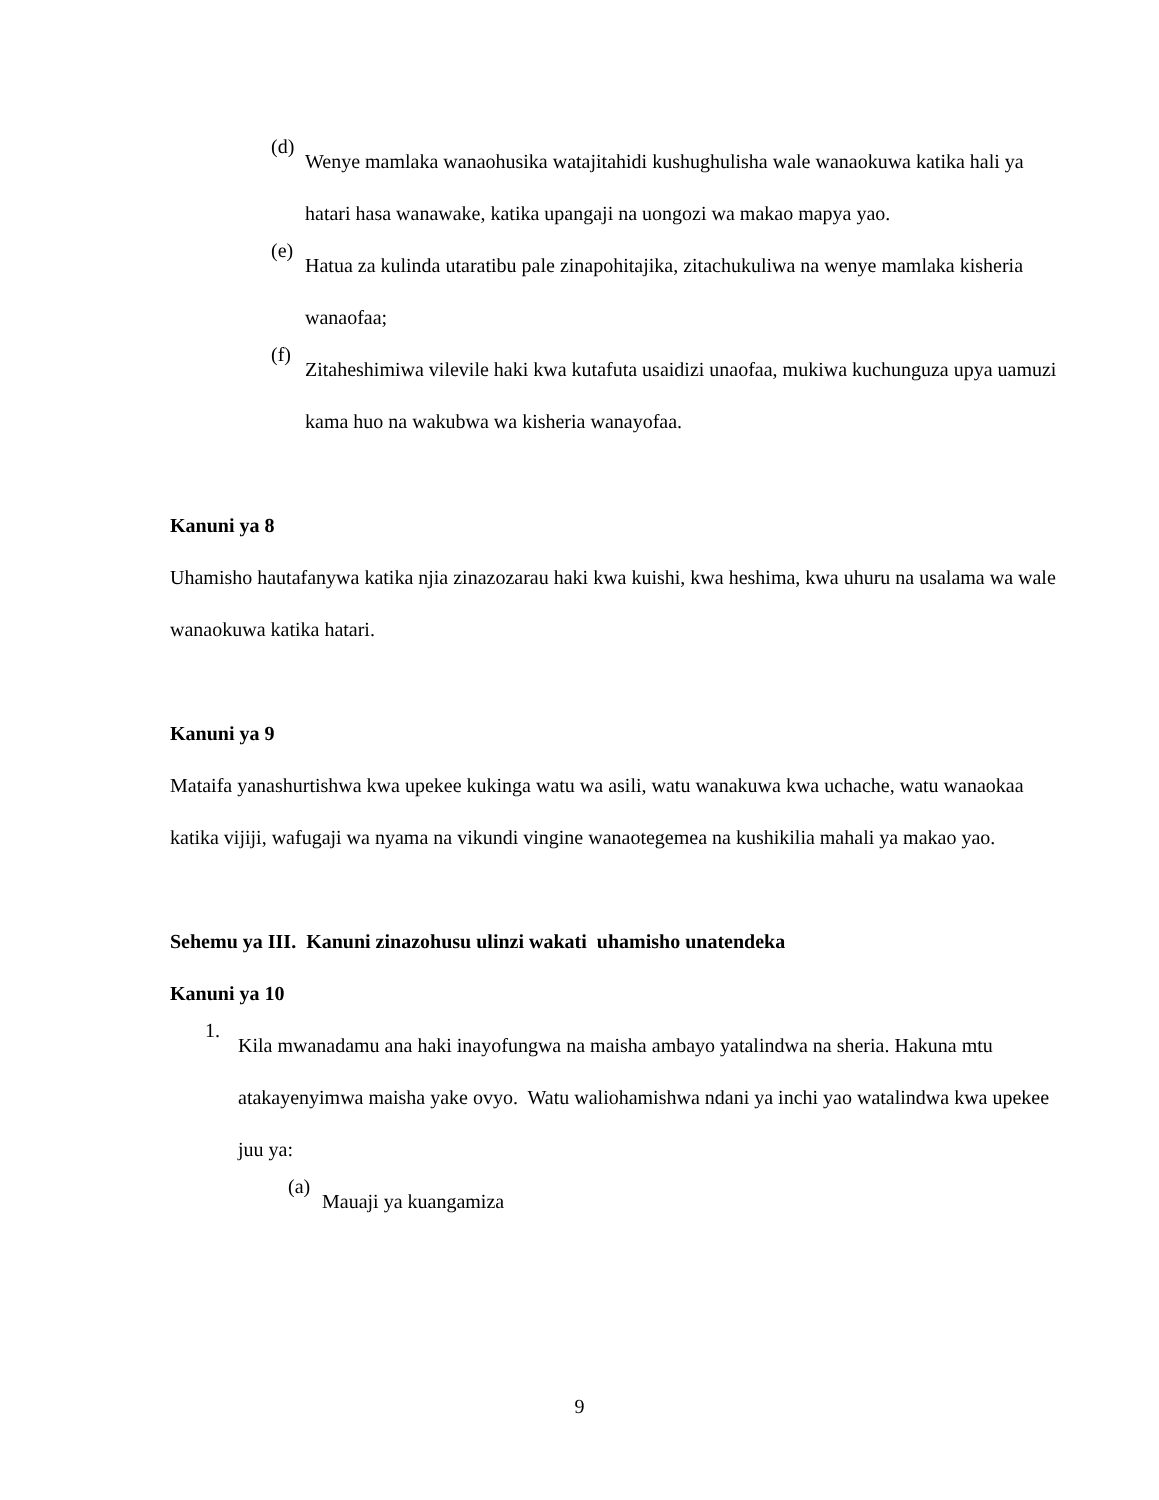(d)
Wenye mamlaka wanaohusika watajitahidi kushughulisha wale wanaokuwa katika hali ya hatari hasa wanawake, katika upangaji na uongozi wa makao mapya yao.
(e)
Hatua za kulinda utaratibu pale zinapohitajika, zitachukuliwa na wenye mamlaka kisheria wanaofaa;
(f)
Zitaheshimiwa vilevile haki kwa kutafuta usaidizi unaofaa, mukiwa kuchunguza upya uamuzi kama huo na wakubwa wa kisheria wanayofaa.
Kanuni ya 8
Uhamisho hautafanywa katika njia zinazozarau haki kwa kuishi, kwa heshima, kwa uhuru na usalama wa wale wanaokuwa katika hatari.
Kanuni ya 9
Mataifa yanashurtishwa kwa upekee kukinga watu wa asili, watu wanakuwa kwa uchache, watu wanaokaa katika vijiji, wafugaji wa nyama na vikundi vingine wanaotegemea na kushikilia mahali ya makao yao.
Sehemu ya III. Kanuni zinazohusu ulinzi wakati uhamisho unatendeka
Kanuni ya 10
1.
Kila mwanadamu ana haki inayofungwa na maisha ambayo yatalindwa na sheria. Hakuna mtu atakayenyimwa maisha yake ovyo. Watu waliohamishwa ndani ya inchi yao watalindwa kwa upekee juu ya:
(a)
Mauaji ya kuangamiza
9